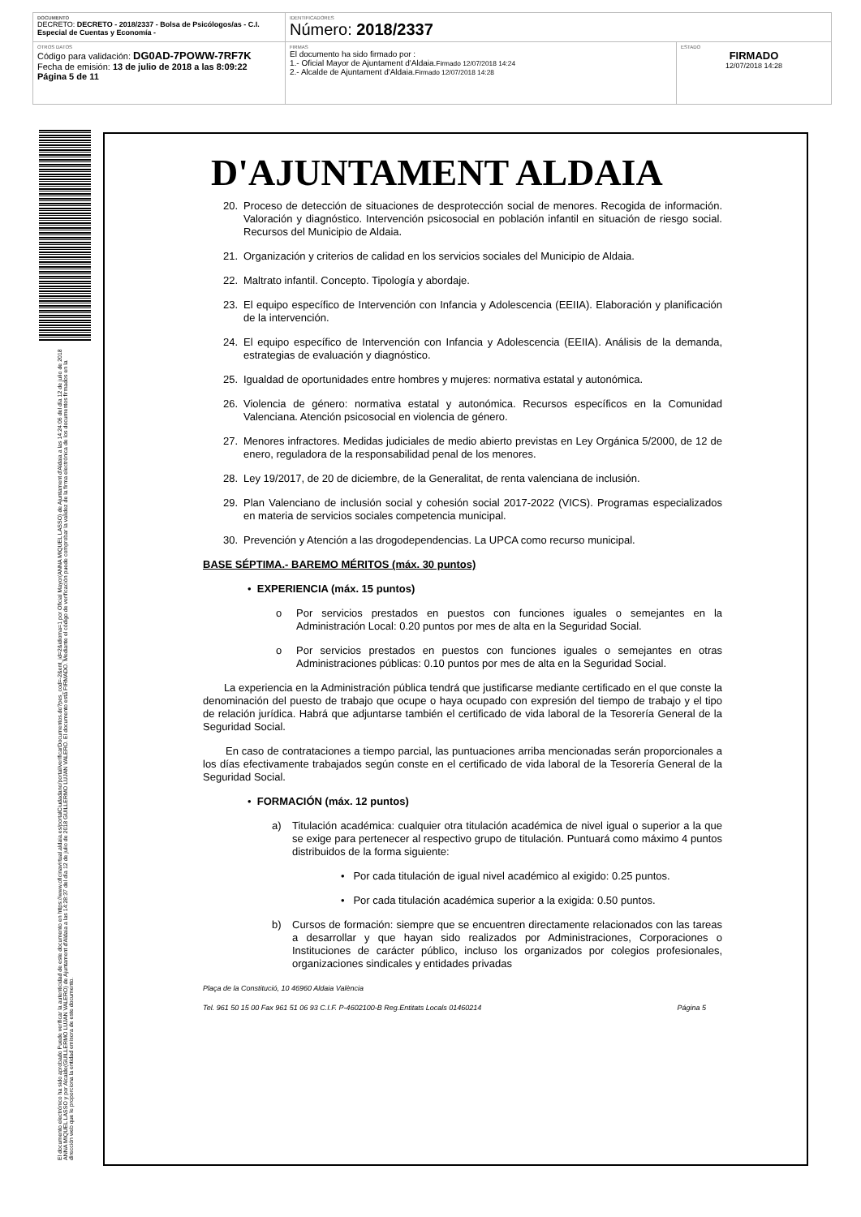| DOCUMENTO DECRETO: DECRETO - 2018/2337 - Bolsa de Psicólogos/as - C.I. Especial de Cuentas y Economía - | IDENTIFICADORES Número: 2018/2337 | |
| OTROS DATOS Código para validación: DG0AD-7POWW-7RF7K Fecha de emisión: 13 de julio de 2018 a las 8:09:22 Página 5 de 11 | FIRMAS El documento ha sido firmado por : 1.- Oficial Mayor de Ajuntament d'Aldaia. Firmado 12/07/2018 14:24 2.- Alcalde de Ajuntament d'Aldaia. Firmado 12/07/2018 14:28 | ESTADO FIRMADO 12/07/2018 14:28 |
El documento electrónico ha sido aprobado Puede verificar la autenticidad de este documento en https://www.oficinavirtual.aldaia.es/portalCiudadano/portal/verificarDocumentos.do?pes_cod=-2&ent_id=2&idioma=1 por Oficial Mayor(ANNA MIQUEL LASSO) de Ajuntament d'Aldaia a las 14:24:06 del día 12 de julio de 2018 ANNA MIQUEL LASSO y por Alcalde(GUILLERMO LUJAN VALERO) de Ajuntament d'Aldaia a las 14:28:37 del día 12 de julio de 2018 GUILLERMO LUJAN VALERO. El documento está FIRMADO. Mediante el código de verificación puede comprobar la validez de la firma electrónica de los documentos firmados en la dirección web que le proporciona la entidad emisora de este documento.
D'AJUNTAMENT ALDAIA
20. Proceso de detección de situaciones de desprotección social de menores. Recogida de información. Valoración y diagnóstico. Intervención psicosocial en población infantil en situación de riesgo social. Recursos del Municipio de Aldaia.
21. Organización y criterios de calidad en los servicios sociales del Municipio de Aldaia.
22. Maltrato infantil. Concepto. Tipología y abordaje.
23. El equipo específico de Intervención con Infancia y Adolescencia (EEIIA). Elaboración y planificación de la intervención.
24. El equipo específico de Intervención con Infancia y Adolescencia (EEIIA). Análisis de la demanda, estrategias de evaluación y diagnóstico.
25. Igualdad de oportunidades entre hombres y mujeres: normativa estatal y autonómica.
26. Violencia de género: normativa estatal y autonómica. Recursos específicos en la Comunidad Valenciana. Atención psicosocial en violencia de género.
27. Menores infractores. Medidas judiciales de medio abierto previstas en Ley Orgánica 5/2000, de 12 de enero, reguladora de la responsabilidad penal de los menores.
28. Ley 19/2017, de 20 de diciembre, de la Generalitat, de renta valenciana de inclusión.
29. Plan Valenciano de inclusión social y cohesión social 2017-2022 (VICS). Programas especializados en materia de servicios sociales competencia municipal.
30. Prevención y Atención a las drogodependencias. La UPCA como recurso municipal.
BASE SÉPTIMA.- BAREMO MÉRITOS (máx. 30 puntos)
• EXPERIENCIA (máx. 15 puntos)
o Por servicios prestados en puestos con funciones iguales o semejantes en la Administración Local: 0.20 puntos por mes de alta en la Seguridad Social.
o Por servicios prestados en puestos con funciones iguales o semejantes en otras Administraciones públicas: 0.10 puntos por mes de alta en la Seguridad Social.
La experiencia en la Administración pública tendrá que justificarse mediante certificado en el que conste la denominación del puesto de trabajo que ocupe o haya ocupado con expresión del tiempo de trabajo y el tipo de relación jurídica. Habrá que adjuntarse también el certificado de vida laboral de la Tesorería General de la Seguridad Social.
En caso de contrataciones a tiempo parcial, las puntuaciones arriba mencionadas serán proporcionales a los días efectivamente trabajados según conste en el certificado de vida laboral de la Tesorería General de la Seguridad Social.
• FORMACIÓN (máx. 12 puntos)
a) Titulación académica: cualquier otra titulación académica de nivel igual o superior a la que se exige para pertenecer al respectivo grupo de titulación. Puntuará como máximo 4 puntos distribuidos de la forma siguiente:
• Por cada titulación de igual nivel académico al exigido: 0.25 puntos.
• Por cada titulación académica superior a la exigida: 0.50 puntos.
b) Cursos de formación: siempre que se encuentren directamente relacionados con las tareas a desarrollar y que hayan sido realizados por Administraciones, Corporaciones o Instituciones de carácter público, incluso los organizados por colegios profesionales, organizaciones sindicales y entidades privadas
Plaça de la Constitució, 10 46960 Aldaia València
Tel. 961 50 15 00 Fax 961 51 06 93 C.I.F. P-4602100-B Reg.Entitats Locals 01460214 Página 5